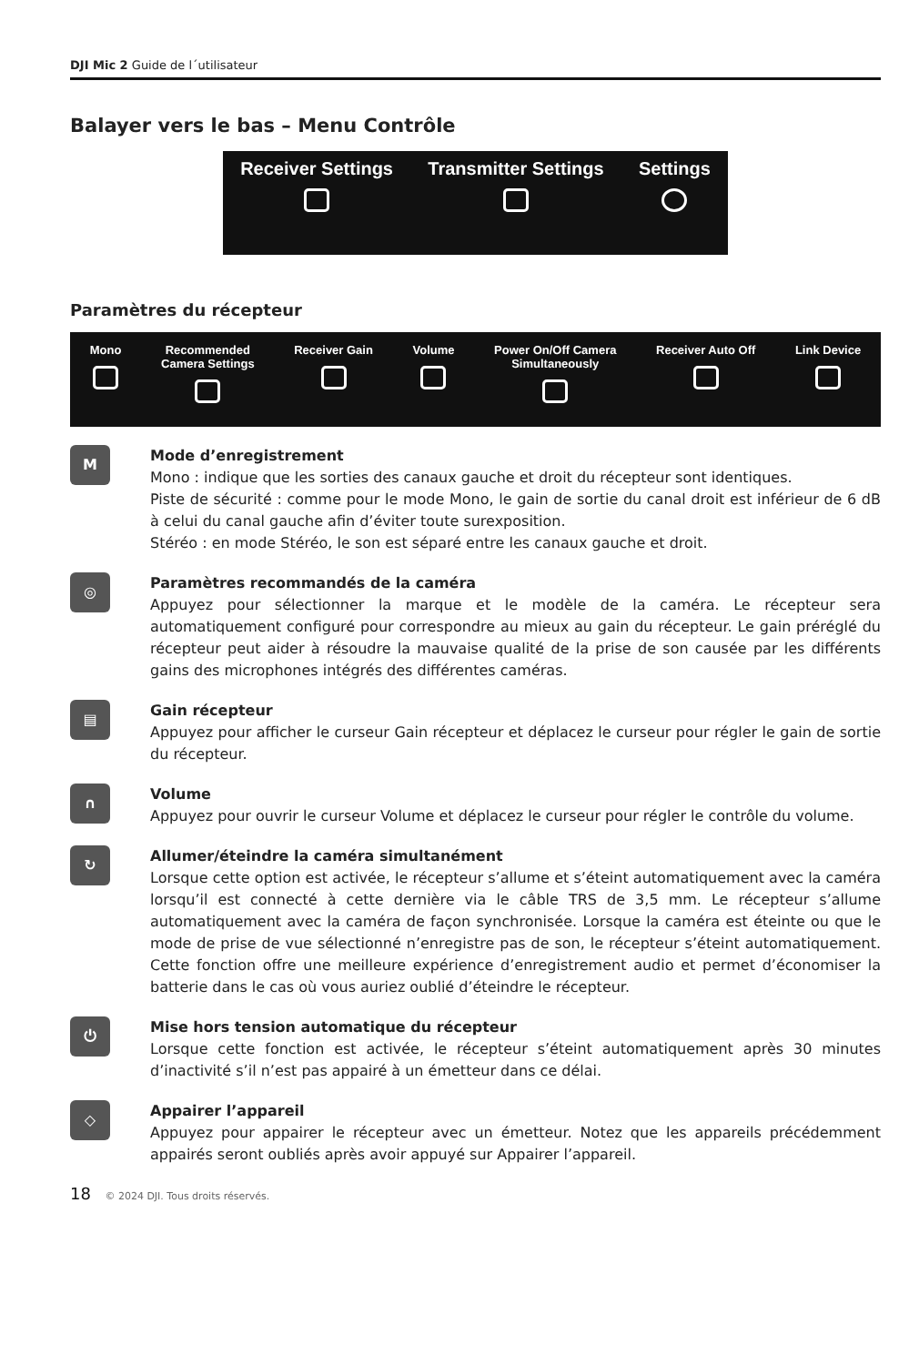DJI Mic 2 Guide de l´utilisateur
Balayer vers le bas – Menu Contrôle
Receiver Settings Transmitter Settings Settings
Paramètres du récepteur
Mono Recommended
Camera Settings
Receiver Gain Volume Power On/Off Camera
Simultaneously
Receiver Auto Off Link Device
M
Mode d’enregistrement
Mono : indique que les sorties des canaux gauche et droit du récepteur sont identiques.
Piste de sécurité : comme pour le mode Mono, le gain de sortie du canal droit est inférieur de 6 dB à celui du canal gauche afin d’éviter toute surexposition.
Stéréo : en mode Stéréo, le son est séparé entre les canaux gauche et droit.
◎
Paramètres recommandés de la caméra
Appuyez pour sélectionner la marque et le modèle de la caméra. Le récepteur sera automatiquement configuré pour correspondre au mieux au gain du récepteur. Le gain préréglé du récepteur peut aider à résoudre la mauvaise qualité de la prise de son causée par les différents gains des microphones intégrés des différentes caméras.
▤
Gain récepteur
Appuyez pour afficher le curseur Gain récepteur et déplacez le curseur pour régler le gain de sortie du récepteur.
∩
Volume
Appuyez pour ouvrir le curseur Volume et déplacez le curseur pour régler le contrôle du volume.
↻
Allumer/éteindre la caméra simultanément
Lorsque cette option est activée, le récepteur s’allume et s’éteint automatiquement avec la caméra lorsqu’il est connecté à cette dernière via le câble TRS de 3,5 mm. Le récepteur s’allume automatiquement avec la caméra de façon synchronisée. Lorsque la caméra est éteinte ou que le mode de prise de vue sélectionné n’enregistre pas de son, le récepteur s’éteint automatiquement. Cette fonction offre une meilleure expérience d’enregistrement audio et permet d’économiser la batterie dans le cas où vous auriez oublié d’éteindre le récepteur.
⏻
Mise hors tension automatique du récepteur
Lorsque cette fonction est activée, le récepteur s’éteint automatiquement après 30 minutes d’inactivité s’il n’est pas appairé à un émetteur dans ce délai.
◇
Appairer l’appareil
Appuyez pour appairer le récepteur avec un émetteur. Notez que les appareils précédemment appairés seront oubliés après avoir appuyé sur Appairer l’appareil.
18 © 2024 DJI. Tous droits réservés.